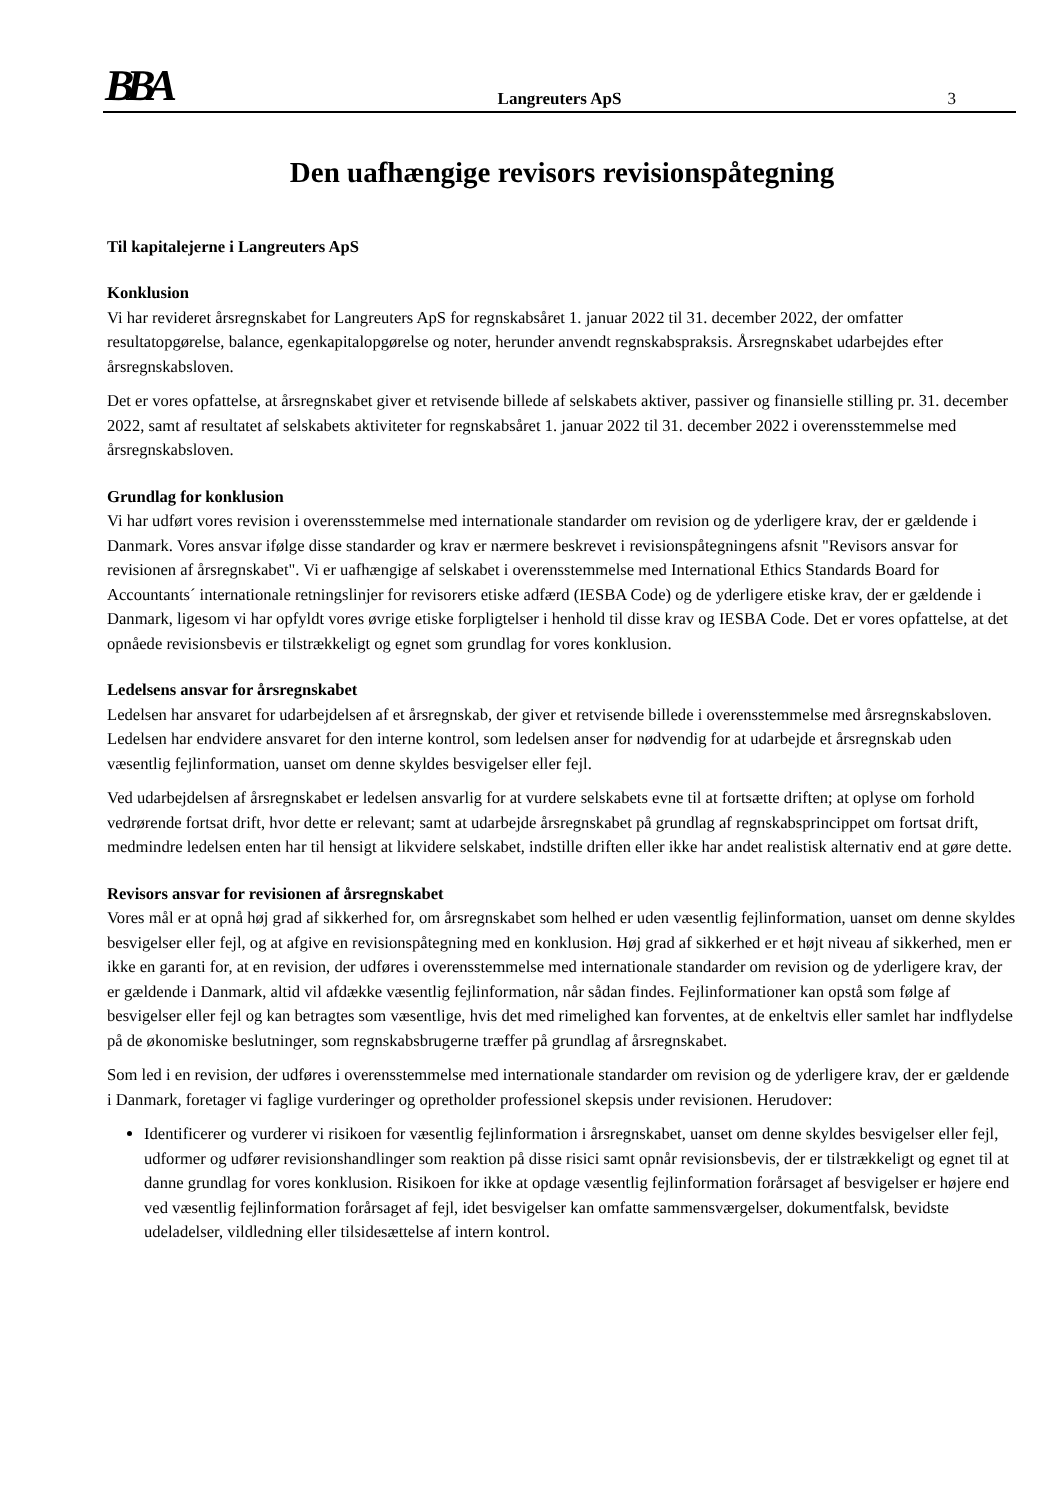BBA Langreuters ApS 3
Den uafhængige revisors revisionspåtegning
Til kapitalejerne i Langreuters ApS
Konklusion
Vi har revideret årsregnskabet for Langreuters ApS for regnskabsåret 1. januar 2022 til 31. december 2022, der omfatter resultatopgørelse, balance, egenkapitalopgørelse og noter, herunder anvendt regnskabspraksis. Årsregnskabet udarbejdes efter årsregnskabsloven.
Det er vores opfattelse, at årsregnskabet giver et retvisende billede af selskabets aktiver, passiver og finansielle stilling pr. 31. december 2022, samt af resultatet af selskabets aktiviteter for regnskabsåret 1. januar 2022 til 31. december 2022 i overensstemmelse med årsregnskabsloven.
Grundlag for konklusion
Vi har udført vores revision i overensstemmelse med internationale standarder om revision og de yderligere krav, der er gældende i Danmark. Vores ansvar ifølge disse standarder og krav er nærmere beskrevet i revisionspåtegningens afsnit "Revisors ansvar for revisionen af årsregnskabet". Vi er uafhængige af selskabet i overensstemmelse med International Ethics Standards Board for Accountants´ internationale retningslinjer for revisorers etiske adfærd (IESBA Code) og de yderligere etiske krav, der er gældende i Danmark, ligesom vi har opfyldt vores øvrige etiske forpligtelser i henhold til disse krav og IESBA Code. Det er vores opfattelse, at det opnåede revisionsbevis er tilstrækkeligt og egnet som grundlag for vores konklusion.
Ledelsens ansvar for årsregnskabet
Ledelsen har ansvaret for udarbejdelsen af et årsregnskab, der giver et retvisende billede i overensstemmelse med årsregnskabsloven. Ledelsen har endvidere ansvaret for den interne kontrol, som ledelsen anser for nødvendig for at udarbejde et årsregnskab uden væsentlig fejlinformation, uanset om denne skyldes besvigelser eller fejl.
Ved udarbejdelsen af årsregnskabet er ledelsen ansvarlig for at vurdere selskabets evne til at fortsætte driften; at oplyse om forhold vedrørende fortsat drift, hvor dette er relevant; samt at udarbejde årsregnskabet på grundlag af regnskabsprincippet om fortsat drift, medmindre ledelsen enten har til hensigt at likvidere selskabet, indstille driften eller ikke har andet realistisk alternativ end at gøre dette.
Revisors ansvar for revisionen af årsregnskabet
Vores mål er at opnå høj grad af sikkerhed for, om årsregnskabet som helhed er uden væsentlig fejlinformation, uanset om denne skyldes besvigelser eller fejl, og at afgive en revisionspåtegning med en konklusion. Høj grad af sikkerhed er et højt niveau af sikkerhed, men er ikke en garanti for, at en revision, der udføres i overensstemmelse med internationale standarder om revision og de yderligere krav, der er gældende i Danmark, altid vil afdække væsentlig fejlinformation, når sådan findes. Fejlinformationer kan opstå som følge af besvigelser eller fejl og kan betragtes som væsentlige, hvis det med rimelighed kan forventes, at de enkeltvis eller samlet har indflydelse på de økonomiske beslutninger, som regnskabsbrugerne træffer på grundlag af årsregnskabet.
Som led i en revision, der udføres i overensstemmelse med internationale standarder om revision og de yderligere krav, der er gældende i Danmark, foretager vi faglige vurderinger og opretholder professionel skepsis under revisionen. Herudover:
Identificerer og vurderer vi risikoen for væsentlig fejlinformation i årsregnskabet, uanset om denne skyldes besvigelser eller fejl, udformer og udfører revisionshandlinger som reaktion på disse risici samt opnår revisionsbevis, der er tilstrækkeligt og egnet til at danne grundlag for vores konklusion. Risikoen for ikke at opdage væsentlig fejlinformation forårsaget af besvigelser er højere end ved væsentlig fejlinformation forårsaget af fejl, idet besvigelser kan omfatte sammensværgelser, dokumentfalsk, bevidste udeladelser, vildledning eller tilsidesættelse af intern kontrol.